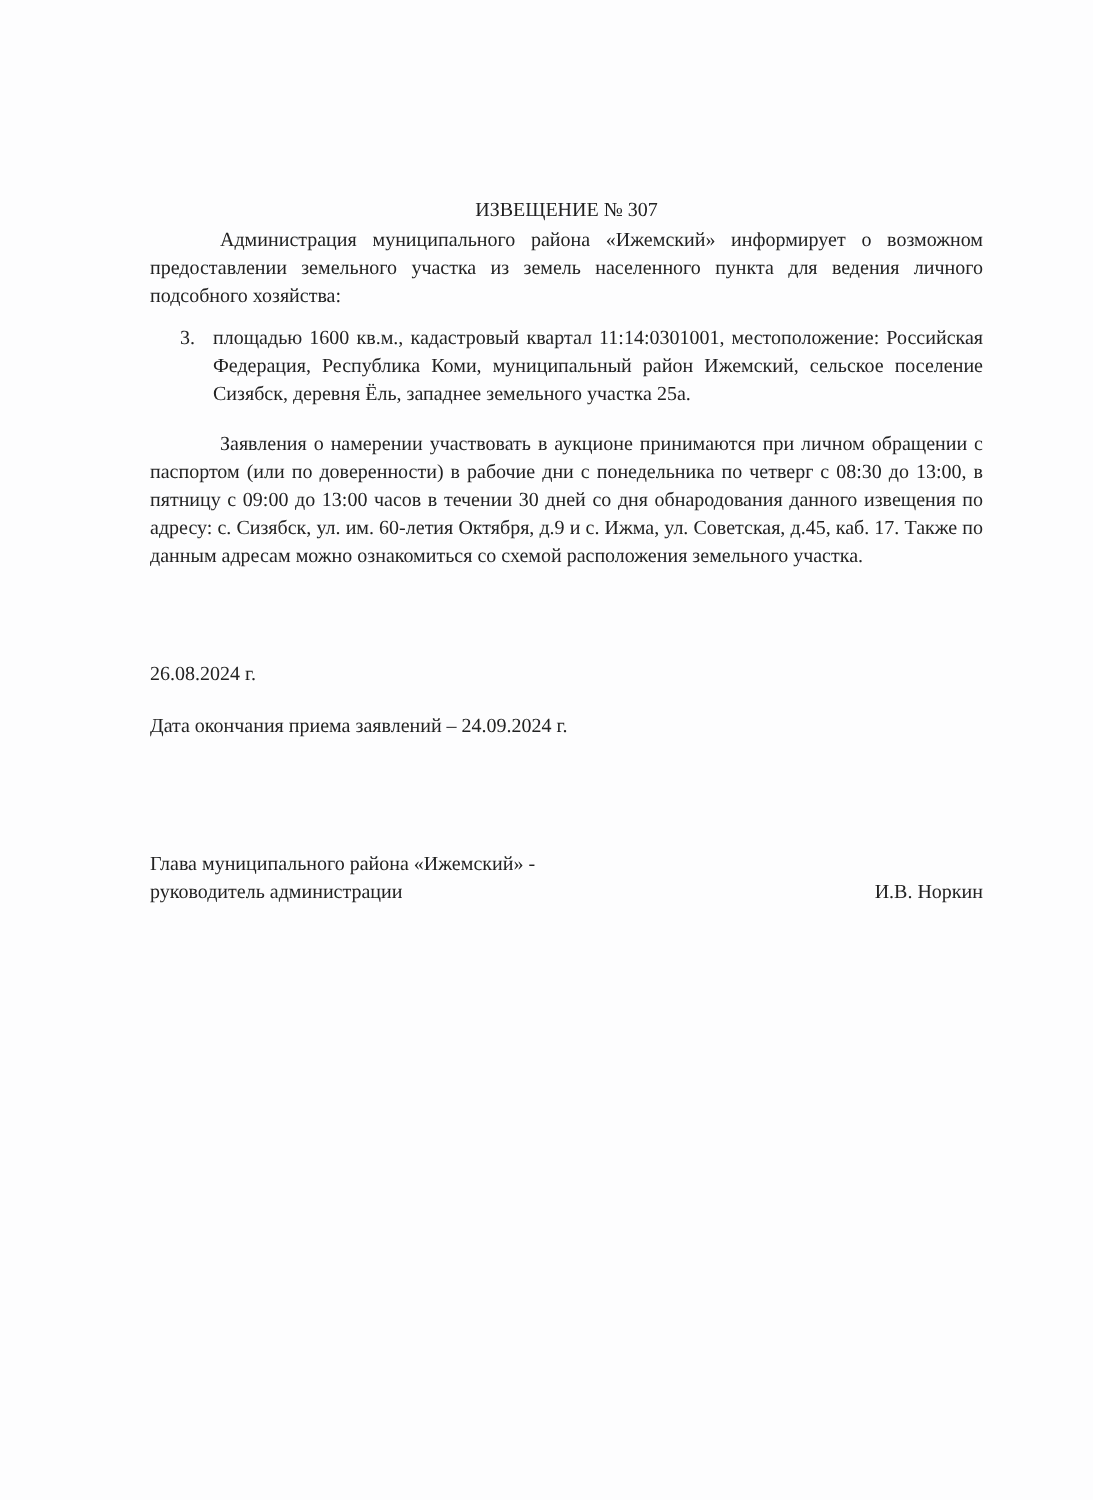ИЗВЕЩЕНИЕ № 307
Администрация муниципального района «Ижемский» информирует о возможном предоставлении земельного участка из земель населенного пункта для ведения личного подсобного хозяйства:
3. площадью 1600 кв.м., кадастровый квартал 11:14:0301001, местоположение: Российская Федерация, Республика Коми, муниципальный район Ижемский, сельское поселение Сизябск, деревня Ёль, западнее земельного участка 25а.
Заявления о намерении участвовать в аукционе принимаются при личном обращении с паспортом (или по доверенности) в рабочие дни с понедельника по четверг с 08:30 до 13:00, в пятницу с 09:00 до 13:00 часов в течении 30 дней со дня обнародования данного извещения по адресу: с. Сизябск, ул. им. 60-летия Октября, д.9 и с. Ижма, ул. Советская, д.45, каб. 17. Также по данным адресам можно ознакомиться со схемой расположения земельного участка.
26.08.2024 г.
Дата окончания приема заявлений – 24.09.2024 г.
Глава муниципального района «Ижемский» -
руководитель администрации
И.В. Норкин